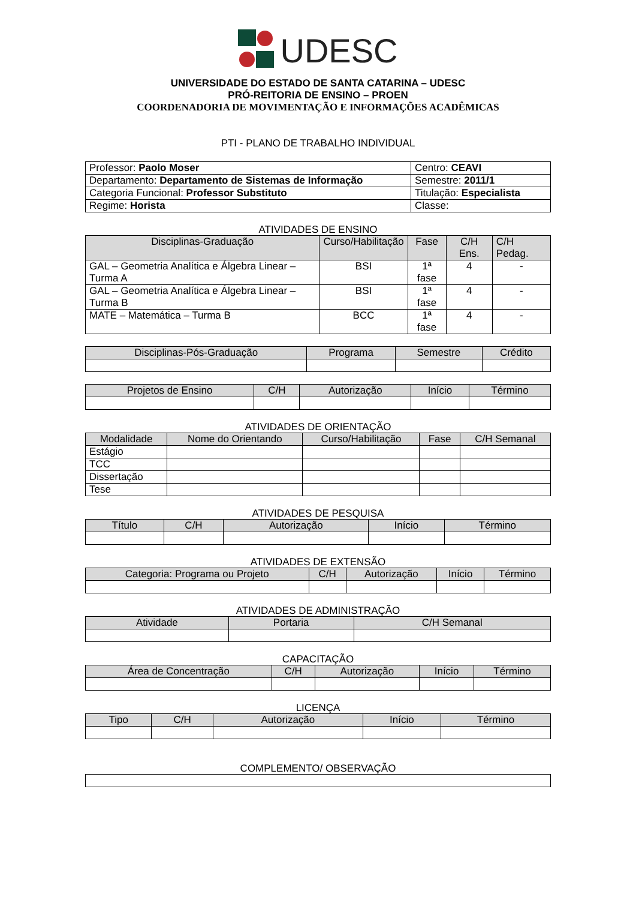UDESC
UNIVERSIDADE DO ESTADO DE SANTA CATARINA – UDESC
PRÓ-REITORIA DE ENSINO – PROEN
COORDENADORIA DE MOVIMENTAÇÃO E INFORMAÇÕES ACADÊMICAS
PTI - PLANO DE TRABALHO INDIVIDUAL
| Professor: Paolo Moser | Centro: CEAVI |
| Departamento: Departamento de Sistemas de Informação | Semestre: 2011/1 |
| Categoria Funcional: Professor Substituto | Titulação: Especialista |
| Regime: Horista | Classe: |
ATIVIDADES DE ENSINO
| Disciplinas-Graduação | Curso/Habilitação | Fase | C/H Ens. | C/H Pedag. |
| --- | --- | --- | --- | --- |
| GAL – Geometria Analítica e Álgebra Linear – Turma A | BSI | 1ª fase | 4 | - |
| GAL – Geometria Analítica e Álgebra Linear – Turma B | BSI | 1ª fase | 4 | - |
| MATE – Matemática – Turma B | BCC | 1ª fase | 4 | - |
| Disciplinas-Pós-Graduação | Programa | Semestre | Crédito |
| --- | --- | --- | --- |
| Projetos de Ensino | C/H | Autorização | Início | Término |
| --- | --- | --- | --- | --- |
ATIVIDADES DE ORIENTAÇÃO
| Modalidade | Nome do Orientando | Curso/Habilitação | Fase | C/H Semanal |
| --- | --- | --- | --- | --- |
| Estágio | | | | |
| TCC | | | | |
| Dissertação | | | | |
| Tese | | | | |
ATIVIDADES DE PESQUISA
| Título | C/H | Autorização | Início | Término |
| --- | --- | --- | --- | --- |
ATIVIDADES DE EXTENSÃO
| Categoria: Programa ou Projeto | C/H | Autorização | Início | Término |
| --- | --- | --- | --- | --- |
ATIVIDADES DE ADMINISTRAÇÃO
| Atividade | Portaria | C/H Semanal |
| --- | --- | --- |
CAPACITAÇÃO
| Área de Concentração | C/H | Autorização | Início | Término |
| --- | --- | --- | --- | --- |
LICENÇA
| Tipo | C/H | Autorização | Início | Término |
| --- | --- | --- | --- | --- |
COMPLEMENTO/ OBSERVAÇÃO